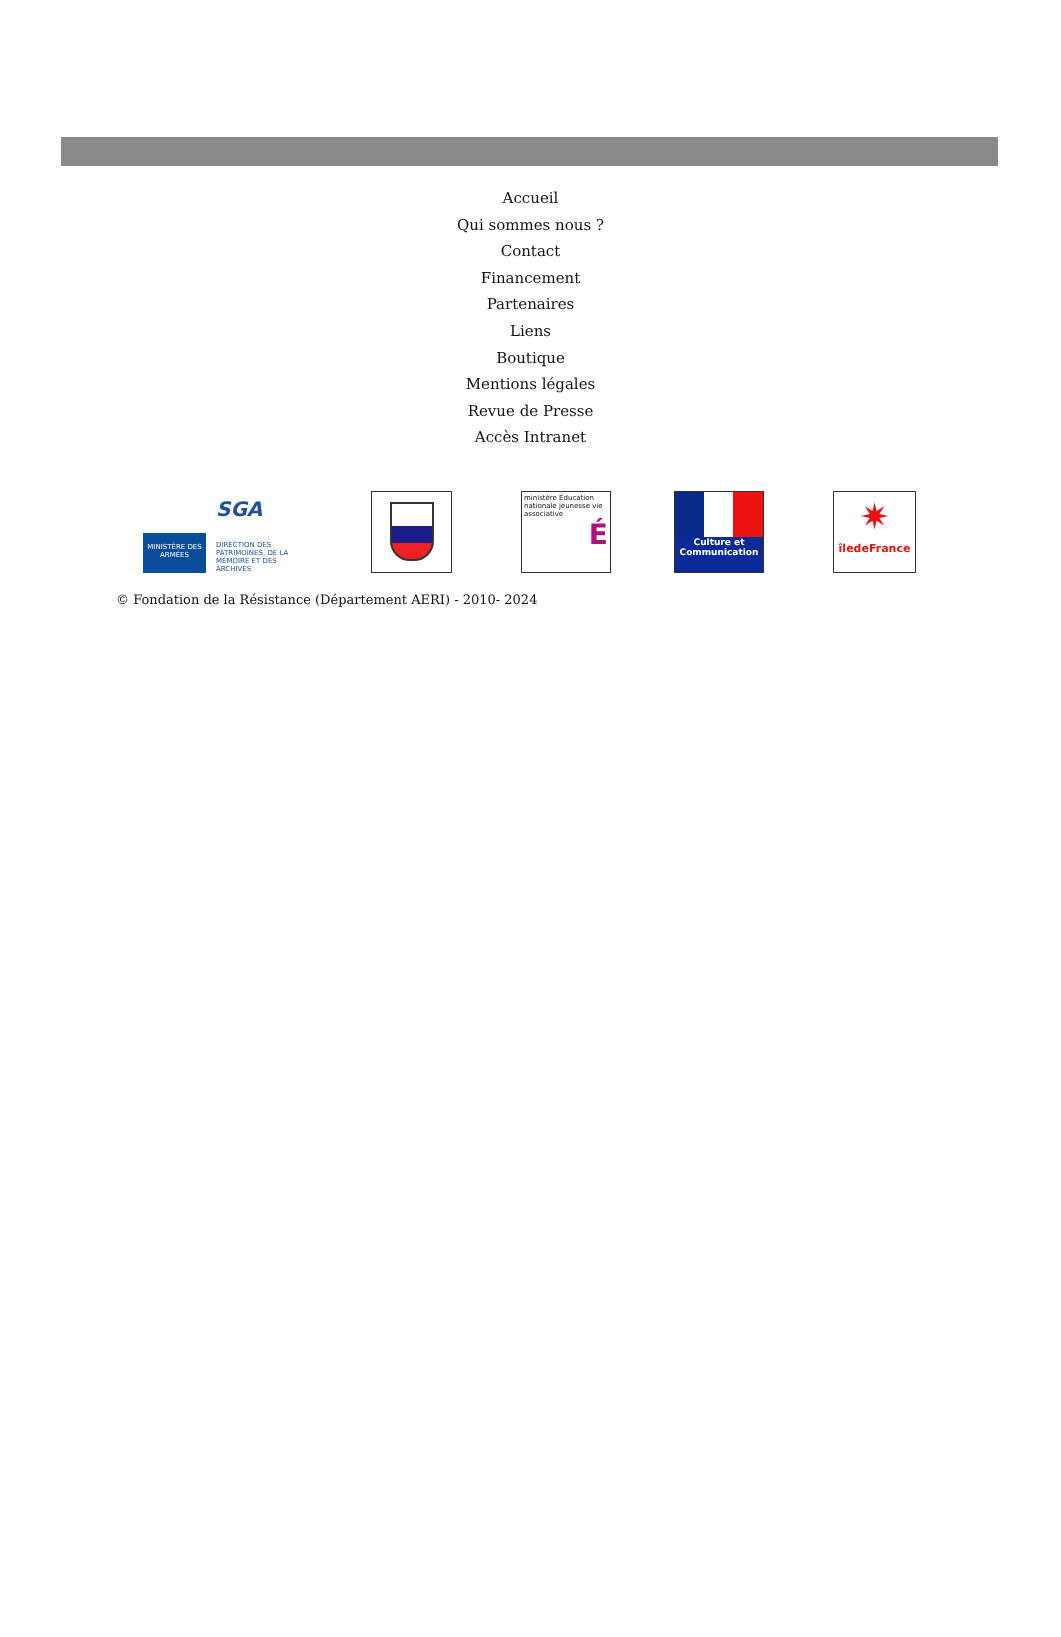Accueil
Qui sommes nous ?
Contact
Financement
Partenaires
Liens
Boutique
Mentions légales
Revue de Presse
Accès Intranet
MINISTÈRE DES ARMÉES
SGA
DIRECTION DES PATRIMOINES, DE LA MÉMOIRE ET DES ARCHIVES
ministère Éducation nationale jeunesse vie associative
É
Culture et Communication
✷
îledeFrance
© Fondation de la Résistance (Département AERI) - 2010- 2024